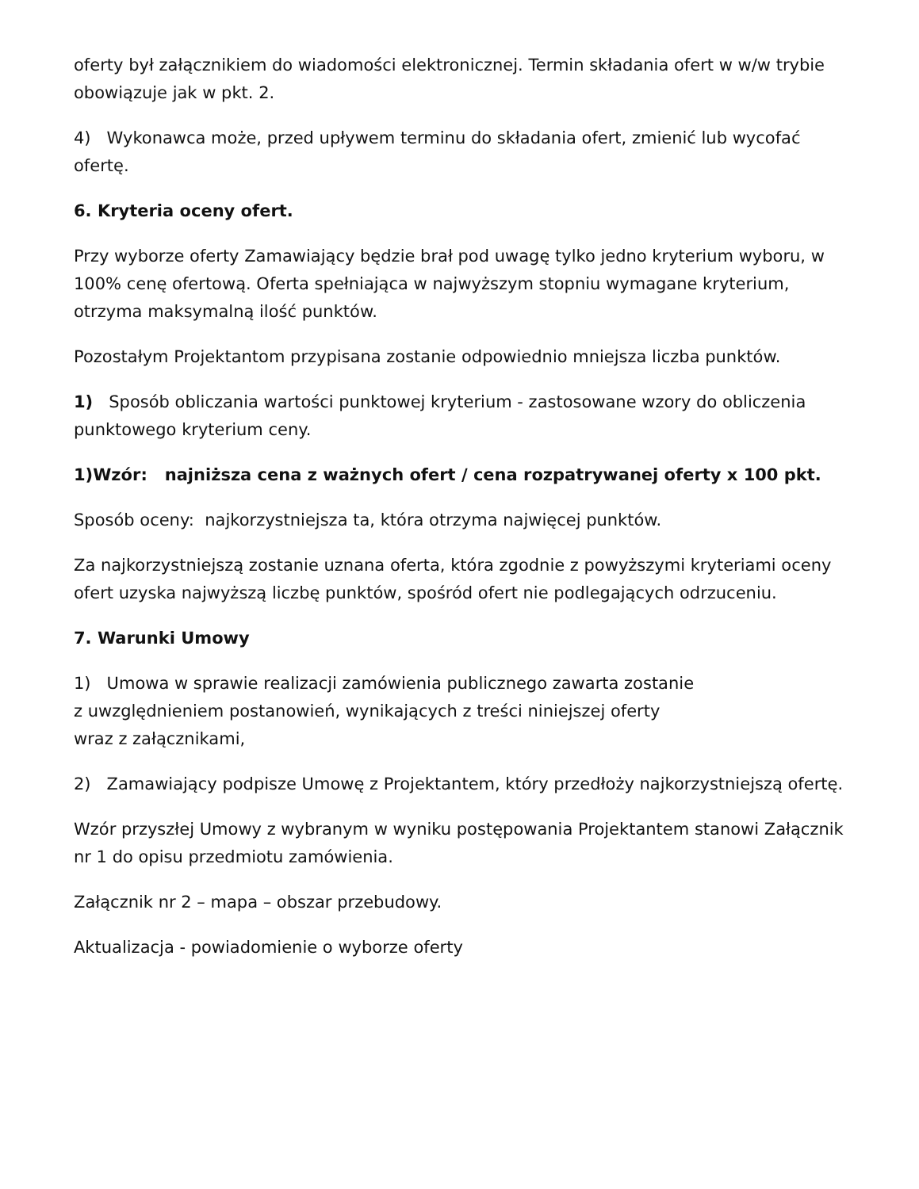oferty był załącznikiem do wiadomości elektronicznej. Termin składania ofert w w/w trybie obowiązuje jak w pkt. 2.
4) Wykonawca może, przed upływem terminu do składania ofert, zmienić lub wycofać ofertę.
6. Kryteria oceny ofert.
Przy wyborze oferty Zamawiający będzie brał pod uwagę tylko jedno kryterium wyboru, w 100% cenę ofertową. Oferta spełniająca w najwyższym stopniu wymagane kryterium, otrzyma maksymalną ilość punktów.
Pozostałym Projektantom przypisana zostanie odpowiednio mniejsza liczba punktów.
1) Sposób obliczania wartości punktowej kryterium - zastosowane wzory do obliczenia punktowego kryterium ceny.
1)Wzór: najniższa cena z ważnych ofert / cena rozpatrywanej oferty x 100 pkt.
Sposób oceny: najkorzystniejsza ta, która otrzyma najwięcej punktów.
Za najkorzystniejszą zostanie uznana oferta, która zgodnie z powyższymi kryteriami oceny ofert uzyska najwyższą liczbę punktów, spośród ofert nie podlegających odrzuceniu.
7. Warunki Umowy
1) Umowa w sprawie realizacji zamówienia publicznego zawarta zostanie
z uwzględnieniem postanowień, wynikających z treści niniejszej oferty
wraz z załącznikami,
2) Zamawiający podpisze Umowę z Projektantem, który przedłoży najkorzystniejszą ofertę.
Wzór przyszłej Umowy z wybranym w wyniku postępowania Projektantem stanowi Załącznik nr 1 do opisu przedmiotu zamówienia.
Załącznik nr 2 – mapa – obszar przebudowy.
Aktualizacja - powiadomienie o wyborze oferty